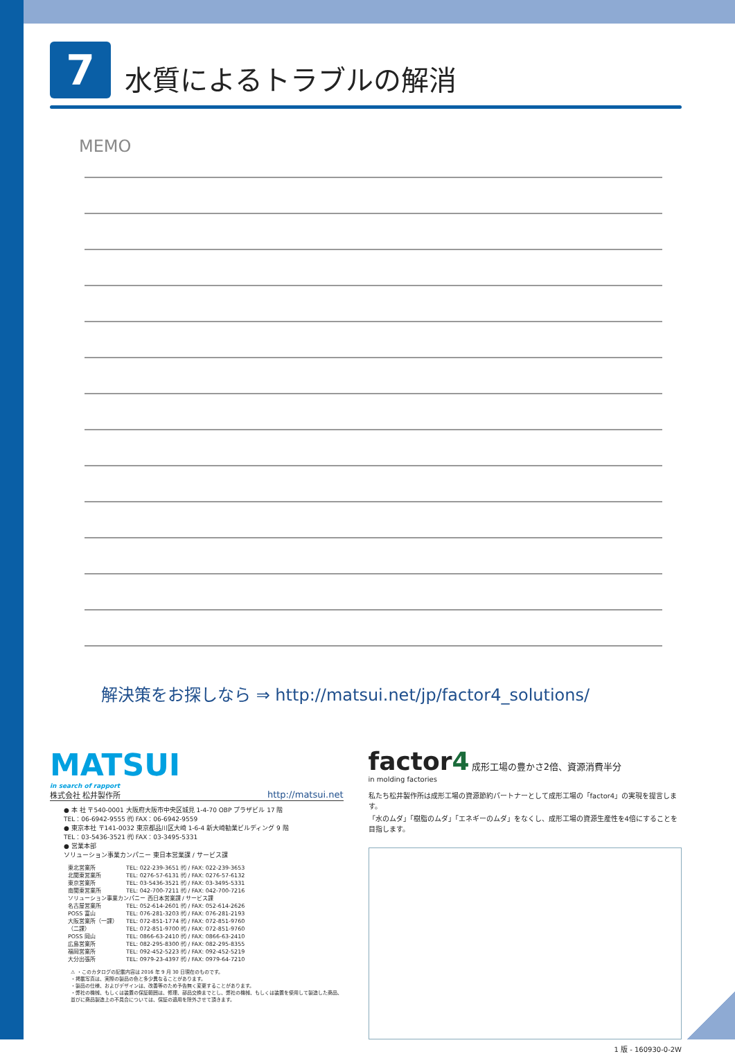7
水質によるトラブルの解消
MEMO
解決策をお探しなら ⇒ http://matsui.net/jp/factor4_solutions/
MATSUI
in search of rapport
株式会社 松井製作所 http://matsui.net
● 本 社 〒540-0001 大阪府大阪市中央区城見 1-4-70 OBP プラザビル 17 階
TEL：06-6942-9555 ㈹ FAX：06-6942-9559
● 東京本社 〒141-0032 東京都品川区大崎 1-6-4 新大崎勧業ビルディング 9 階
TEL：03-5436-3521 ㈹ FAX：03-3495-5331
● 営業本部
ソリューション事業カンパニー 東日本営業課 / サービス課
| 東北営業所 | TEL: 022-239-3651 ㈹ / FAX: 022-239-3653 |
| 北関東営業所 | TEL: 0276-57-6131 ㈹ / FAX: 0276-57-6132 |
| 東京営業所 | TEL: 03-5436-3521 ㈹ / FAX: 03-3495-5331 |
| 南関東営業所 | TEL: 042-700-7211 ㈹ / FAX: 042-700-7216 |
| ソリューション事業カンパニー 西日本営業課 / サービス課 | |
| 名古屋営業所 | TEL: 052-614-2601 ㈹ / FAX: 052-614-2626 |
| POSS 富山 | TEL: 076-281-3203 ㈹ / FAX: 076-281-2193 |
| 大阪営業所（一課） | TEL: 072-851-1774 ㈹ / FAX: 072-851-9760 |
| （二課） | TEL: 072-851-9700 ㈹ / FAX: 072-851-9760 |
| POSS 岡山 | TEL: 0866-63-2410 ㈹ / FAX: 0866-63-2410 |
| 広島営業所 | TEL: 082-295-8300 ㈹ / FAX: 082-295-8355 |
| 福岡営業所 | TEL: 092-452-5223 ㈹ / FAX: 092-452-5219 |
| 大分出張所 | TEL: 0979-23-4397 ㈹ / FAX: 0979-64-7210 |
⚠ ・このカタログの記載内容は 2016 年 9 月 30 日現在のものです。
・掲載写真は、実際の製品の色と多少異なることがあります。
・製品の仕様、およびデザインは、改善等のため予告無く変更することがあります。
・弊社の機械、もしくは装置の保証範囲は、修理、部品交換までとし、弊社の機械、もしくは装置を使用して製造した商品、並びに商品製造上の不具合については、保証の適用を除外させて頂きます。
factor4 成形工場の豊かさ2倍、資源消費半分
in molding factories
私たち松井製作所は成形工場の資源節約パートナーとして成形工場の「factor4」の実現を提言します。
「水のムダ」「樹脂のムダ」「エネギーのムダ」をなくし、成形工場の資源生産性を4倍にすることを目指します。
1 版 - 160930-0-2W